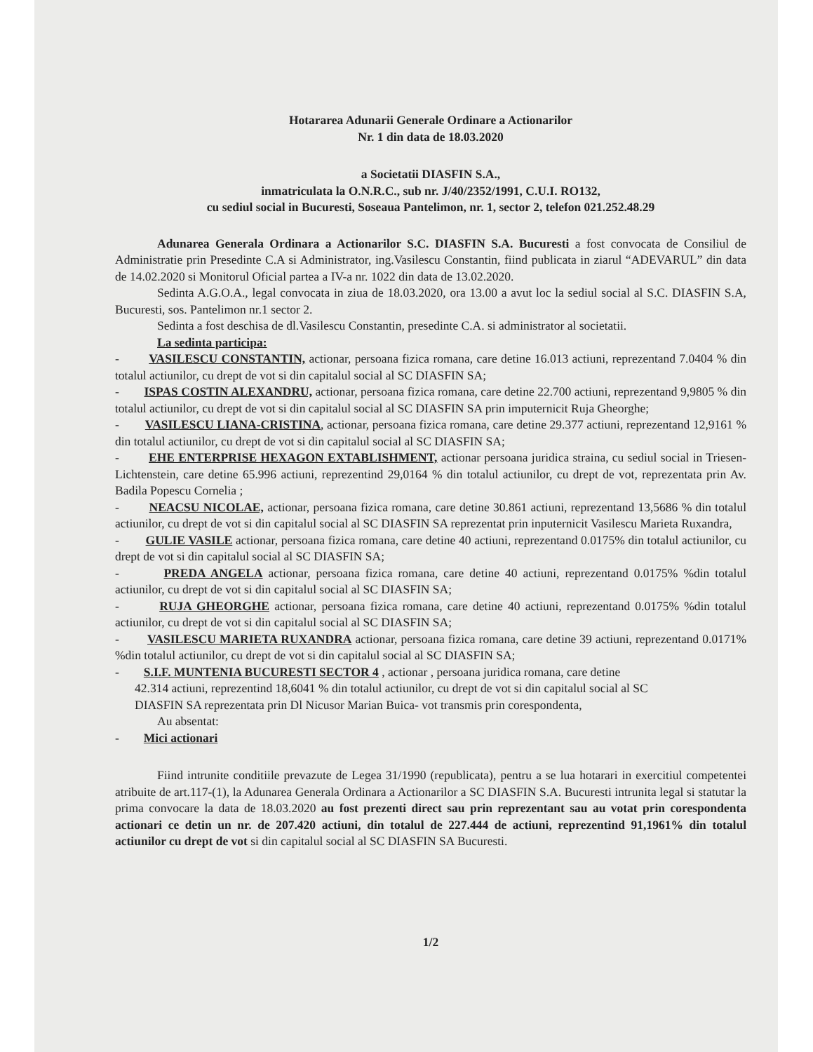Hotararea Adunarii Generale Ordinare a Actionarilor
Nr. 1 din data de 18.03.2020
a Societatii DIASFIN S.A.,
inmatriculata la O.N.R.C., sub nr. J/40/2352/1991, C.U.I. RO132,
cu sediul social in Bucuresti, Soseaua Pantelimon, nr. 1, sector 2, telefon 021.252.48.29
Adunarea Generala Ordinara a Actionarilor S.C. DIASFIN S.A. Bucuresti a fost convocata de Consiliul de Administratie prin Presedinte C.A si Administrator, ing.Vasilescu Constantin, fiind publicata in ziarul “ADEVARUL” din data de 14.02.2020 si Monitorul Oficial partea a IV-a nr. 1022 din data de 13.02.2020.
Sedinta A.G.O.A., legal convocata in ziua de 18.03.2020, ora 13.00 a avut loc la sediul social al S.C. DIASFIN S.A, Bucuresti, sos. Pantelimon nr.1 sector 2.
Sedinta a fost deschisa de dl.Vasilescu Constantin, presedinte C.A. si administrator al societatii.
La sedinta participa:
- VASILESCU CONSTANTIN, actionar, persoana fizica romana, care detine 16.013 actiuni, reprezentand 7.0404 % din totalul actiunilor, cu drept de vot si din capitalul social al SC DIASFIN SA;
- ISPAS COSTIN ALEXANDRU, actionar, persoana fizica romana, care detine 22.700 actiuni, reprezentand 9,9805 % din totalul actiunilor, cu drept de vot si din capitalul social al SC DIASFIN SA prin imputernicit Ruja Gheorghe;
- VASILESCU LIANA-CRISTINA, actionar, persoana fizica romana, care detine 29.377 actiuni, reprezentand 12,9161 % din totalul actiunilor, cu drept de vot si din capitalul social al SC DIASFIN SA;
- EHE ENTERPRISE HEXAGON EXTABLISHMENT, actionar persoana juridica straina, cu sediul social in Triesen-Lichtenstein, care detine 65.996 actiuni, reprezentind 29,0164 % din totalul actiunilor, cu drept de vot, reprezentata prin Av. Badila Popescu Cornelia ;
- NEACSU NICOLAE, actionar, persoana fizica romana, care detine 30.861 actiuni, reprezentand 13,5686 % din totalul actiunilor, cu drept de vot si din capitalul social al SC DIASFIN SA reprezentat prin inputernicit Vasilescu Marieta Ruxandra,
- GULIE VASILE actionar, persoana fizica romana, care detine 40 actiuni, reprezentand 0.0175% din totalul actiunilor, cu drept de vot si din capitalul social al SC DIASFIN SA;
- PREDA ANGELA actionar, persoana fizica romana, care detine 40 actiuni, reprezentand 0.0175% %din totalul actiunilor, cu drept de vot si din capitalul social al SC DIASFIN SA;
- RUJA GHEORGHE actionar, persoana fizica romana, care detine 40 actiuni, reprezentand 0.0175% %din totalul actiunilor, cu drept de vot si din capitalul social al SC DIASFIN SA;
- VASILESCU MARIETA RUXANDRA actionar, persoana fizica romana, care detine 39 actiuni, reprezentand 0.0171% %din totalul actiunilor, cu drept de vot si din capitalul social al SC DIASFIN SA;
- S.I.F. MUNTENIA BUCURESTI SECTOR 4 , actionar , persoana juridica romana, care detine
42.314 actiuni, reprezentind 18,6041 % din totalul actiunilor, cu drept de vot si din capitalul social al SC
DIASFIN SA reprezentata prin Dl Nicusor Marian Buica- vot transmis prin corespondenta,
Au absentat:
- Mici actionari
Fiind intrunite conditiile prevazute de Legea 31/1990 (republicata), pentru a se lua hotarari in exercitiul competentei atribuite de art.117-(1), la Adunarea Generala Ordinara a Actionarilor a SC DIASFIN S.A. Bucuresti intrunita legal si statutar la prima convocare la data de 18.03.2020 au fost prezenti direct sau prin reprezentant sau au votat prin corespondenta actionari ce detin un nr. de 207.420 actiuni, din totalul de 227.444 de actiuni, reprezentind 91,1961% din totalul actiunilor cu drept de vot si din capitalul social al SC DIASFIN SA Bucuresti.
1/2